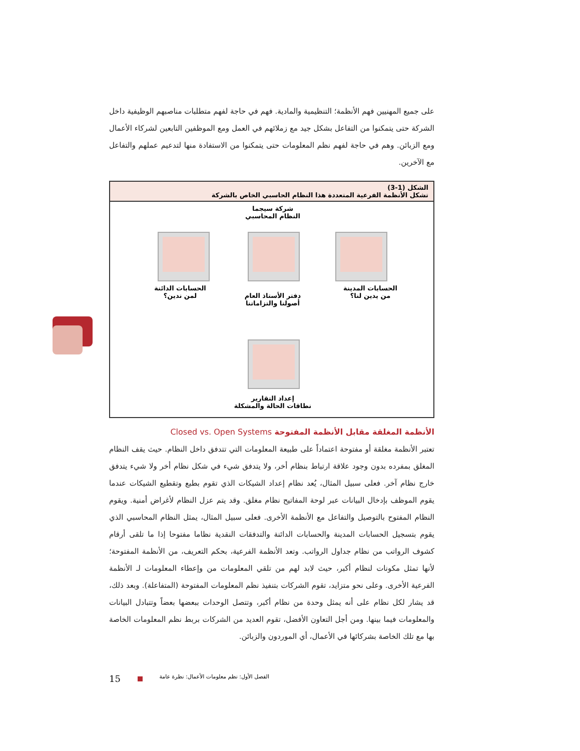على جميع المهنيين فهم الأنظمة؛ التنظيمية والمادية. فهم في حاجة لفهم متطلبات مناصبهم الوظيفية داخل الشركة حتى يتمكنوا من التفاعل بشكل جيد مع زملائهم في العمل ومع الموظفين التابعين لشركاء الأعمال ومع الزبائن. وهم في حاجة لفهم نظم المعلومات حتى يتمكنوا من الاستفادة منها لتدعيم عملهم والتفاعل مع الآخرين.
الشكل (1-3)
تشكل الأنظمة الفرعية المتعددة هذا النظام الحاسبي الخاص بالشركة
شركة سيجما
النظام المحاسبي
الحسابات المدينة
من يدين لنا؟
دفتر الأستاذ العام
أصولنا والتزاماتنا
الحسابات الدائنة
لمن ندين؟
إعداد التقارير
نطاقات الحالة والمشكلة
الأنظمة المغلقة مقابل الأنظمة المفتوحة Closed vs. Open Systems
تعتبر الأنظمة مغلقة أو مفتوحة اعتماداً على طبيعة المعلومات التي تتدفق داخل النظام. حيث يقف النظام المغلق بمفرده بدون وجود علاقة ارتباط بنظام أخر، ولا يتدفق شيء في شكل نظام أخر ولا شيء يتدفق خارج نظام آخر. فعلى سبيل المثال، يُعد نظام إعداد الشيكات الذي تقوم بطبع وتقطيع الشيكات عندما يقوم الموظف بإدخال البيانات عبر لوحة المفاتيح نظام مغلق. وقد يتم عزل النظام لأغراض أمنية. ويقوم النظام المفتوح بالتوصيل والتفاعل مع الأنظمة الأخرى. فعلى سبيل المثال، يمثل النظام المحاسبي الذي يقوم بتسجيل الحسابات المدينة والحسابات الدائنة والتدفقات النقدية نظاما مفتوحا إذا ما تلقى أرقام كشوف الرواتب من نظام جداول الرواتب. وتعد الأنظمة الفرعية، بحكم التعريف، من الأنظمة المفتوحة؛ لأنها تمثل مكونات لنظام أكبر، حيث لابد لهم من تلقي المعلومات من وإعطاء المعلومات لـ الأنظمة الفرعية الأخرى. وعلى نحو متزايد، تقوم الشركات بتنفيذ نظم المعلومات المفتوحة (المتفاعلة). وبعد ذلك، قد يشار لكل نظام على أنه يمثل وحدة من نظام أكبر، وتتصل الوحدات ببعضها بعضاً وتتبادل البيانات والمعلومات فيما بينها. ومن أجل التعاون الأفضل، تقوم العديد من الشركات بربط نظم المعلومات الخاصة بها مع تلك الخاصة بشركائها في الأعمال، أي الموردون والزبائن.
15 الفصل الأول: نظم معلومات الأعمال: نظرة عامة